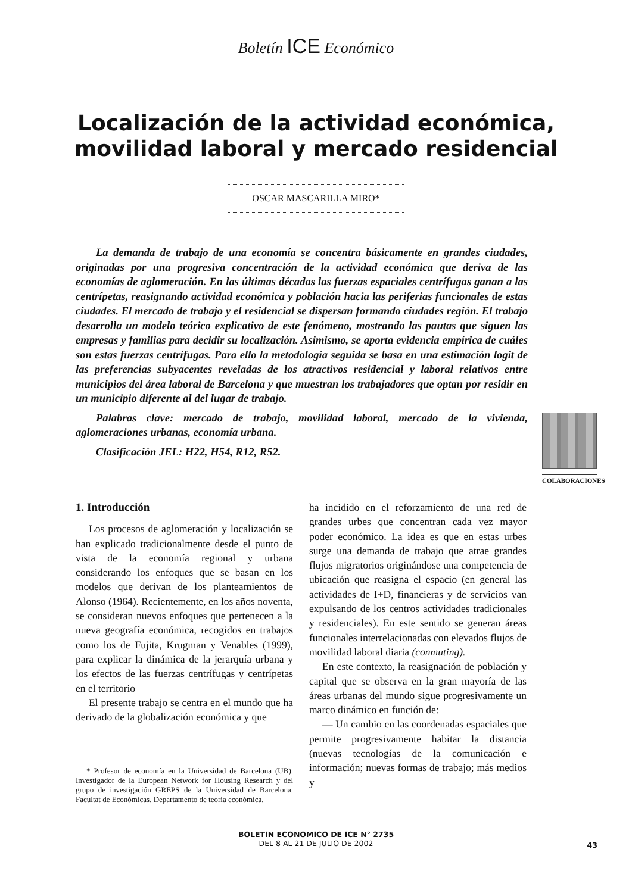Boletín ICE Económico
Localización de la actividad económica,
movilidad laboral y mercado residencial
OSCAR MASCARILLA MIRO*
La demanda de trabajo de una economía se concentra básicamente en grandes ciudades, originadas por una progresiva concentración de la actividad económica que deriva de las economías de aglomeración. En las últimas décadas las fuerzas espaciales centrífugas ganan a las centrípetas, reasignando actividad económica y población hacia las periferias funcionales de estas ciudades. El mercado de trabajo y el residencial se dispersan formando ciudades región. El trabajo desarrolla un modelo teórico explicativo de este fenómeno, mostrando las pautas que siguen las empresas y familias para decidir su localización. Asimismo, se aporta evidencia empírica de cuáles son estas fuerzas centrífugas. Para ello la metodología seguida se basa en una estimación logit de las preferencias subyacentes reveladas de los atractivos residencial y laboral relativos entre municipios del área laboral de Barcelona y que muestran los trabajadores que optan por residir en un municipio diferente al del lugar de trabajo.
Palabras clave: mercado de trabajo, movilidad laboral, mercado de la vivienda, aglomeraciones urbanas, economía urbana.
Clasificación JEL: H22, H54, R12, R52.
COLABORACIONES
1. Introducción
Los procesos de aglomeración y localización se han explicado tradicionalmente desde el punto de vista de la economía regional y urbana considerando los enfoques que se basan en los modelos que derivan de los planteamientos de Alonso (1964). Recientemente, en los años noventa, se consideran nuevos enfoques que pertenecen a la nueva geografía económica, recogidos en trabajos como los de Fujita, Krugman y Venables (1999), para explicar la dinámica de la jerarquía urbana y los efectos de las fuerzas centrífugas y centrípetas en el territorio
El presente trabajo se centra en el mundo que ha derivado de la globalización económica y que
* Profesor de economía en la Universidad de Barcelona (UB). Investigador de la European Network for Housing Research y del grupo de investigación GREPS de la Universidad de Barcelona. Facultat de Económicas. Departamento de teoría económica.
ha incidido en el reforzamiento de una red de grandes urbes que concentran cada vez mayor poder económico. La idea es que en estas urbes surge una demanda de trabajo que atrae grandes flujos migratorios originándose una competencia de ubicación que reasigna el espacio (en general las actividades de I+D, financieras y de servicios van expulsando de los centros actividades tradicionales y residenciales). En este sentido se generan áreas funcionales interrelacionadas con elevados flujos de movilidad laboral diaria (conmuting).
En este contexto, la reasignación de población y capital que se observa en la gran mayoría de las áreas urbanas del mundo sigue progresivamente un marco dinámico en función de:
— Un cambio en las coordenadas espaciales que permite progresivamente habitar la distancia (nuevas tecnologías de la comunicación e información; nuevas formas de trabajo; más medios y
BOLETIN ECONOMICO DE ICE N° 2735
DEL 8 AL 21 DE JULIO DE 2002
43